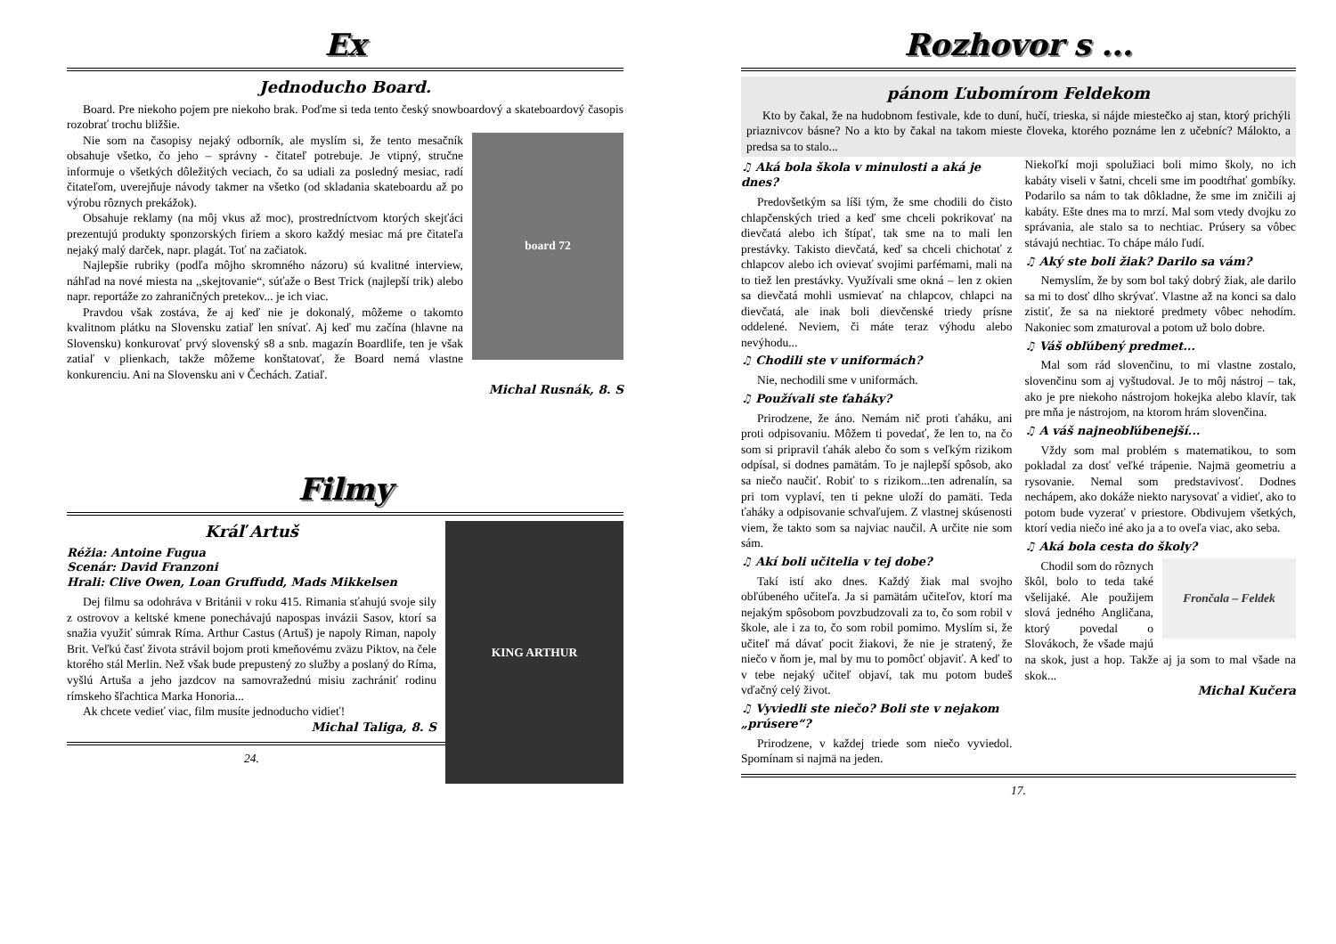Ex
Jednoducho Board.
Board. Pre niekoho pojem pre niekoho brak. Poďme si teda tento český snowboardový a skateboardový časopis rozobrať trochu bližšie.
board 72
Nie som na časopisy nejaký odborník, ale myslím si, že tento mesačník obsahuje všetko, čo jeho – správny - čitateľ potrebuje. Je vtipný, stručne informuje o všetkých dôležitých veciach, čo sa udiali za posledný mesiac, radí čitateľom, uverejňuje návody takmer na všetko (od skladania skateboardu až po výrobu rôznych prekážok).
Obsahuje reklamy (na môj vkus až moc), prostredníctvom ktorých skejťáci prezentujú produkty sponzorských firiem a skoro každý mesiac má pre čitateľa nejaký malý darček, napr. plagát. Toť na začiatok.
Najlepšie rubriky (podľa môjho skromného názoru) sú kvalitné interview, náhľad na nové miesta na ,,skejtovanie“, súťaže o Best Trick (najlepší trik) alebo napr. reportáže zo zahraničných pretekov... je ich viac.
Pravdou však zostáva, že aj keď nie je dokonalý, môžeme o takomto kvalitnom plátku na Slovensku zatiaľ len snívať. Aj keď mu začína (hlavne na Slovensku) konkurovať prvý slovenský s8 a snb. magazín Boardlife, ten je však zatiaľ v plienkach, takže môžeme konštatovať, že Board nemá vlastne konkurenciu. Ani na Slovensku ani v Čechách. Zatiaľ.
Michal Rusnák, 8. S
Filmy
KING ARTHUR
Kráľ Artuš
Réžia: Antoine Fugua
Scenár: David Franzoni
Hrali: Clive Owen, Loan Gruffudd, Mads Mikkelsen
Dej filmu sa odohráva v Británii v roku 415. Rimania sťahujú svoje sily z ostrovov a keltské kmene ponechávajú napospas invázii Sasov, ktorí sa snažia využiť súmrak Ríma. Arthur Castus (Artuš) je napoly Riman, napoly Brit. Veľkú časť života strávil bojom proti kmeňovému zväzu Piktov, na čele ktorého stál Merlin. Než však bude prepustený zo služby a poslaný do Ríma, vyšlú Artuša a jeho jazdcov na samovražednú misiu zachrániť rodinu rímskeho šľachtica Marka Honoria...
Ak chcete vedieť viac, film musíte jednoducho vidieť!
Michal Taliga, 8. S
24.
Rozhovor s ...
pánom Ľubomírom Feldekom
Kto by čakal, že na hudobnom festivale, kde to duní, hučí, trieska, si nájde miestečko aj stan, ktorý prichýli priaznivcov básne? No a kto by čakal na takom mieste človeka, ktorého poznáme len z učebníc? Málokto, a predsa sa to stalo...
♫ Aká bola škola v minulosti a aká je dnes?
Predovšetkým sa líši tým, že sme chodili do čisto chlapčenských tried a keď sme chceli pokrikovať na dievčatá alebo ich štípať, tak sme na to mali len prestávky. Takisto dievčatá, keď sa chceli chichotať z chlapcov alebo ich ovievať svojimi parfémami, mali na to tiež len prestávky. Využívali sme okná – len z okien sa dievčatá mohli usmievať na chlapcov, chlapci na dievčatá, ale inak boli dievčenské triedy prísne oddelené. Neviem, či máte teraz výhodu alebo nevýhodu...
♫ Chodili ste v uniformách?
Nie, nechodili sme v uniformách.
♫ Používali ste ťaháky?
Prirodzene, že áno. Nemám nič proti ťaháku, ani proti odpisovaniu. Môžem ti povedať, že len to, na čo som si pripravil ťahák alebo čo som s veľkým rizikom odpísal, si dodnes pamätám. To je najlepší spôsob, ako sa niečo naučiť. Robiť to s rizikom...ten adrenalín, sa pri tom vyplaví, ten ti pekne uloží do pamäti. Teda ťaháky a odpisovanie schvaľujem. Z vlastnej skúsenosti viem, že takto som sa najviac naučil. A určite nie som sám.
♫ Akí boli učitelia v tej dobe?
Takí istí ako dnes. Každý žiak mal svojho obľúbeného učiteľa. Ja si pamätám učiteľov, ktorí ma nejakým spôsobom povzbudzovali za to, čo som robil v škole, ale i za to, čo som robil pomimo. Myslím si, že učiteľ má dávať pocit žiakovi, že nie je stratený, že niečo v ňom je, mal by mu to pomôcť objaviť. A keď to v tebe nejaký učiteľ objaví, tak mu potom budeš vďačný celý život.
♫ Vyviedli ste niečo? Boli ste v nejakom „prúsere“?
Prirodzene, v každej triede som niečo vyviedol. Spomínam si najmä na jeden.
Niekoľkí moji spolužiaci boli mimo školy, no ich kabáty viseli v šatni, chceli sme im poodtŕhať gombíky. Podarilo sa nám to tak dôkladne, že sme im zničili aj kabáty. Ešte dnes ma to mrzí. Mal som vtedy dvojku zo správania, ale stalo sa to nechtiac. Prúsery sa vôbec stávajú nechtiac. To chápe málo ľudí.
♫ Aký ste boli žiak? Darilo sa vám?
Nemyslím, že by som bol taký dobrý žiak, ale darilo sa mi to dosť dlho skrývať. Vlastne až na konci sa dalo zistiť, že sa na niektoré predmety vôbec nehodím. Nakoniec som zmaturoval a potom už bolo dobre.
♫ Váš obľúbený predmet...
Mal som rád slovenčinu, to mi vlastne zostalo, slovenčinu som aj vyštudoval. Je to môj nástroj – tak, ako je pre niekoho nástrojom hokejka alebo klavír, tak pre mňa je nástrojom, na ktorom hrám slovenčina.
♫ A váš najneobľúbenejší...
Vždy som mal problém s matematikou, to som pokladal za dosť veľké trápenie. Najmä geometriu a rysovanie. Nemal som predstavivosť. Dodnes nechápem, ako dokáže niekto narysovať a vidieť, ako to potom bude vyzerať v priestore. Obdivujem všetkých, ktorí vedia niečo iné ako ja a to oveľa viac, ako seba.
♫ Aká bola cesta do školy?
Frončala – Feldek
Chodil som do rôznych škôl, bolo to teda také všelijaké. Ale použijem slová jedného Angličana, ktorý povedal o Slovákoch, že všade majú na skok, just a hop. Takže aj ja som to mal všade na skok...
Michal Kučera
17.